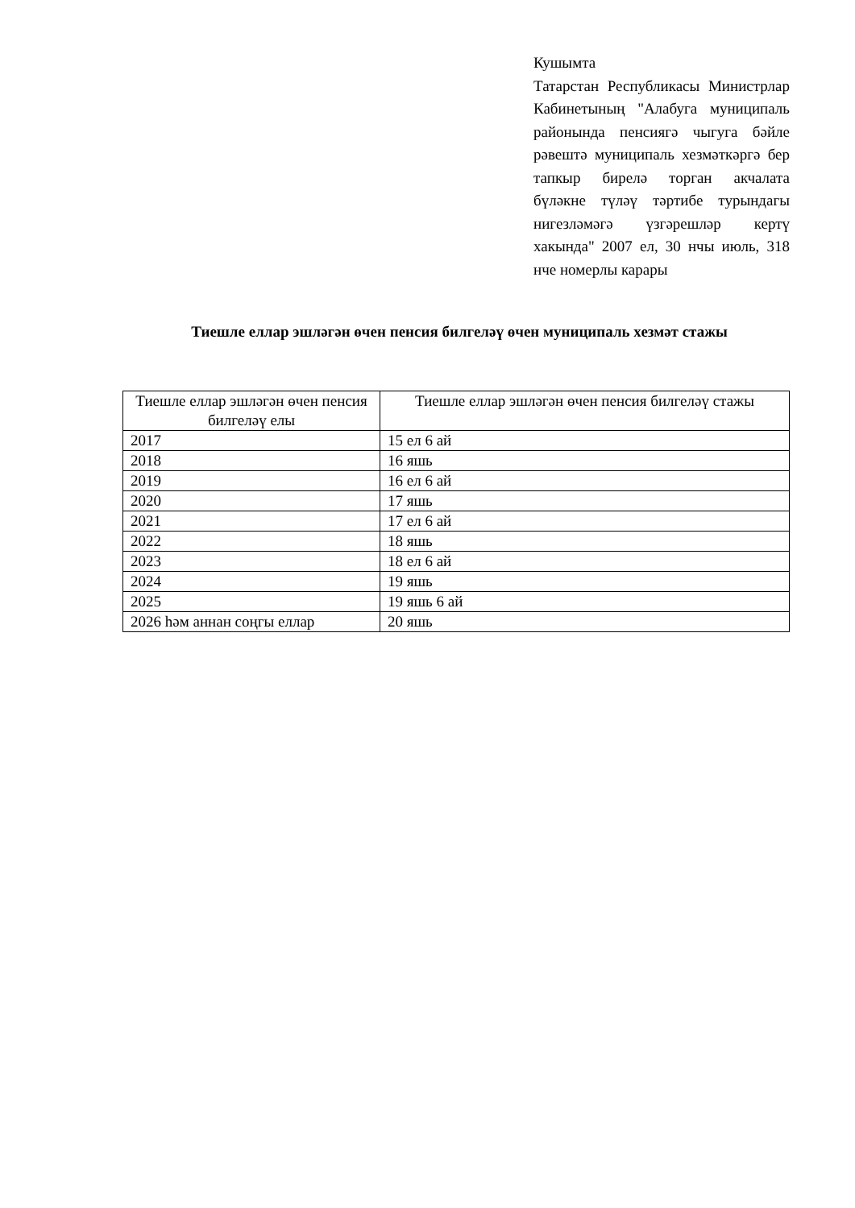Кушымта
Татарстан Республикасы Министрлар Кабинетының "Алабуга муниципаль районында пенсиягә чыгуга бәйле рәвештә муниципаль хезмәткәргә бер тапкыр бирелә торган акчалата бүләкне түләү тәртибе турындагы нигезләмәгә үзгәрешләр кертү хакында" 2007 ел, 30 нчы июль, 318 нче номерлы карары
Тиешле еллар эшләгән өчен пенсия билгеләү өчен муниципаль хезмәт стажы
| Тиешле еллар эшләгән өчен пенсия билгеләү елы | Тиешле еллар эшләгән өчен пенсия билгеләү стажы |
| --- | --- |
| 2017 | 15 ел 6 ай |
| 2018 | 16 яшь |
| 2019 | 16 ел 6 ай |
| 2020 | 17 яшь |
| 2021 | 17 ел 6 ай |
| 2022 | 18 яшь |
| 2023 | 18 ел 6 ай |
| 2024 | 19 яшь |
| 2025 | 19 яшь 6 ай |
| 2026 һәм аннан соңгы еллар | 20 яшь |